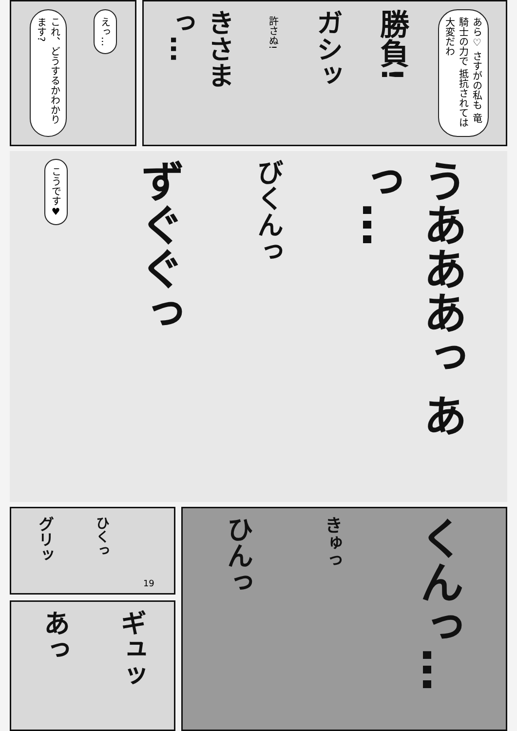これ、どうするかわかります?
えっ…
きさまっ…
許さぬ!
ガシッ
勝負!
あら♡ さすがの私も 竜騎士の力で 抵抗されては 大変だわ
こうです♥
ずぐぐっ
びくんっ
うあああっ あっ…
グリッ
ひくっ
19
あっ
ギュッ
ひんっ
きゅっ
くんっ…